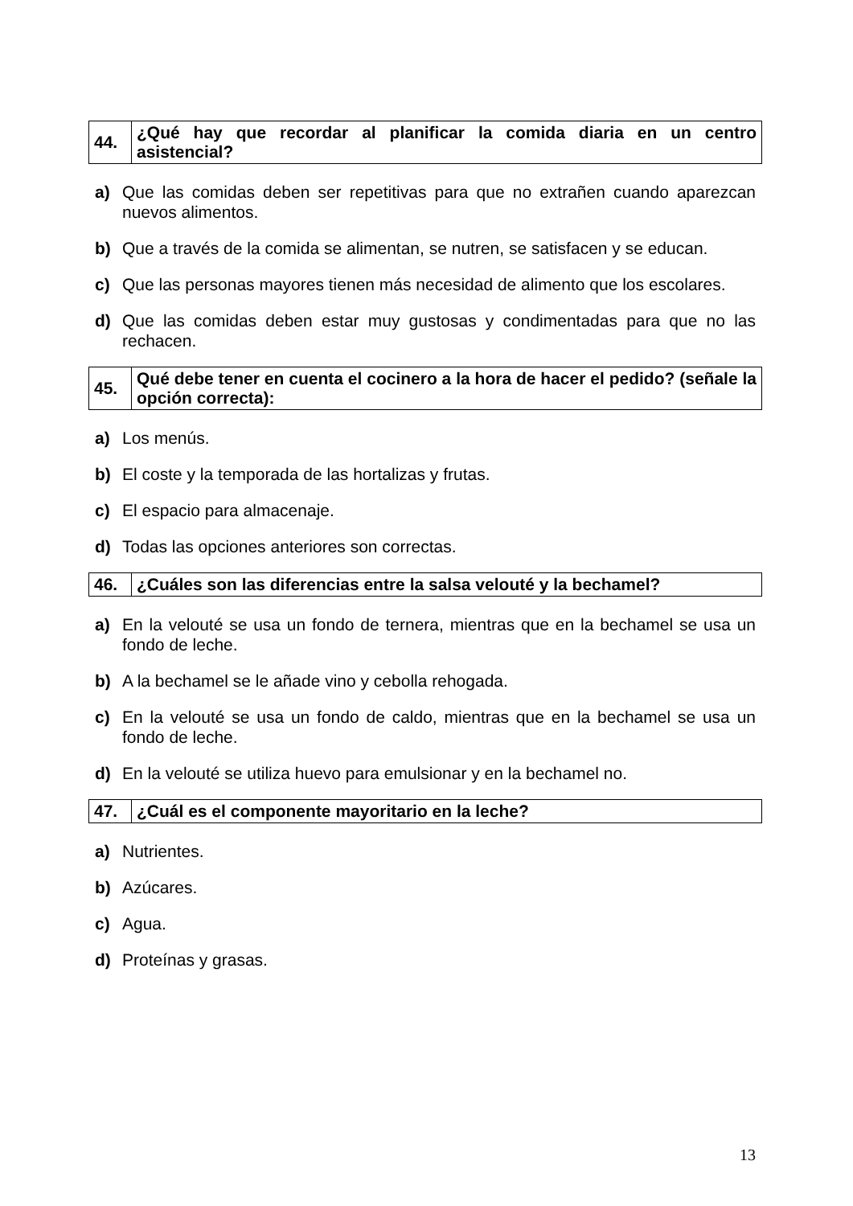| 44. | ¿Qué hay que recordar al planificar la comida diaria en un centro asistencial? |
a) Que las comidas deben ser repetitivas para que no extrañen cuando aparezcan nuevos alimentos.
b) Que a través de la comida se alimentan, se nutren, se satisfacen y se educan.
c) Que las personas mayores tienen más necesidad de alimento que los escolares.
d) Que las comidas deben estar muy gustosas y condimentadas para que no las rechacen.
| 45. | Qué debe tener en cuenta el cocinero a la hora de hacer el pedido? (señale la opción correcta): |
a) Los menús.
b) El coste y la temporada de las hortalizas y frutas.
c) El espacio para almacenaje.
d) Todas las opciones anteriores son correctas.
| 46. | ¿Cuáles son las diferencias entre la salsa velouté y la bechamel? |
a) En la velouté se usa un fondo de ternera, mientras que en la bechamel se usa un fondo de leche.
b) A la bechamel se le añade vino y cebolla rehogada.
c) En la velouté se usa un fondo de caldo, mientras que en la bechamel se usa un fondo de leche.
d) En la velouté se utiliza huevo para emulsionar y en la bechamel no.
| 47. | ¿Cuál es el componente mayoritario en la leche? |
a) Nutrientes.
b) Azúcares.
c) Agua.
d) Proteínas y grasas.
13